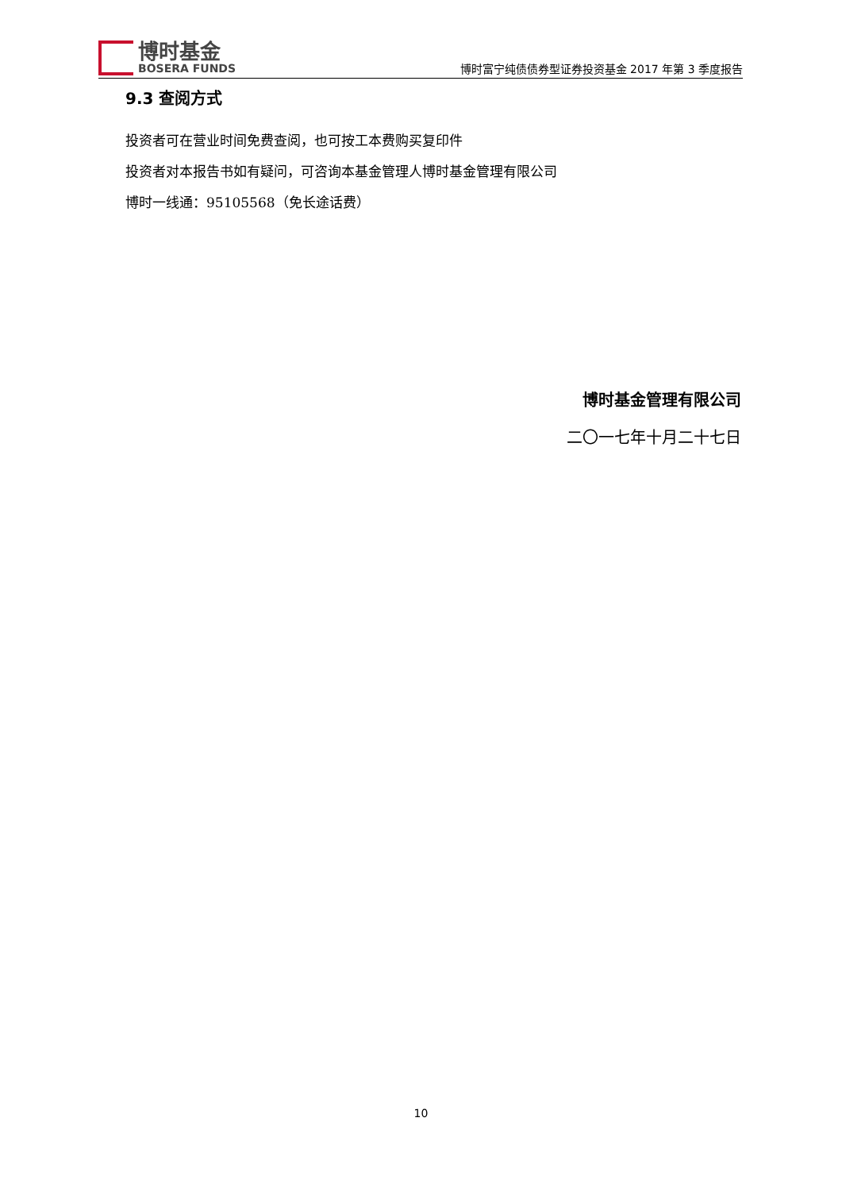博时基金
BOSERA FUNDS
博时富宁纯债债券型证券投资基金 2017 年第 3 季度报告
9.3 查阅方式
投资者可在营业时间免费查阅，也可按工本费购买复印件
投资者对本报告书如有疑问，可咨询本基金管理人博时基金管理有限公司
博时一线通：95105568（免长途话费）
博时基金管理有限公司
二〇一七年十月二十七日
10